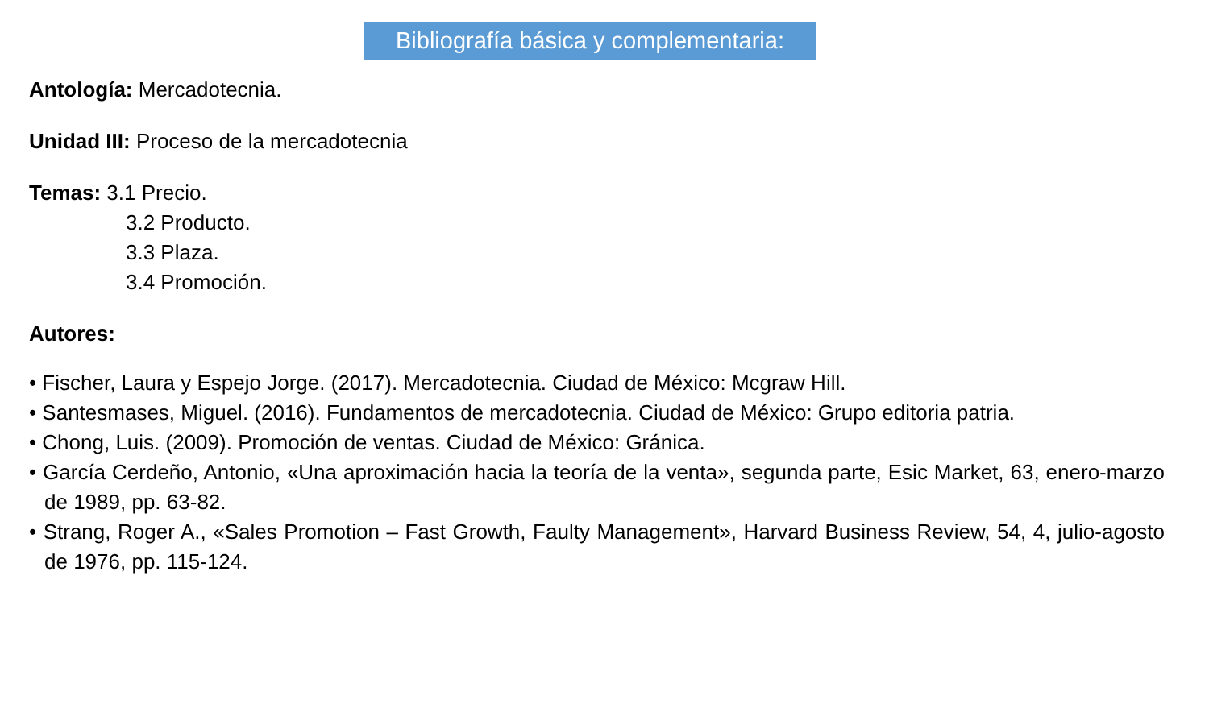Bibliografía básica y complementaria:
Antología: Mercadotecnia.
Unidad III: Proceso de la mercadotecnia
Temas: 3.1 Precio.
3.2 Producto.
3.3 Plaza.
3.4 Promoción.
Autores:
• Fischer, Laura y Espejo Jorge. (2017). Mercadotecnia. Ciudad de México: Mcgraw Hill.
• Santesmases, Miguel. (2016). Fundamentos de mercadotecnia. Ciudad de México: Grupo editoria patria.
• Chong, Luis. (2009). Promoción de ventas. Ciudad de México: Gránica.
• García Cerdeño, Antonio, «Una aproximación hacia la teoría de la venta», segunda parte, Esic Market, 63, enero-marzo de 1989, pp. 63-82.
• Strang, Roger A., «Sales Promotion – Fast Growth, Faulty Management», Harvard Business Review, 54, 4, julio-agosto de 1976, pp. 115-124.